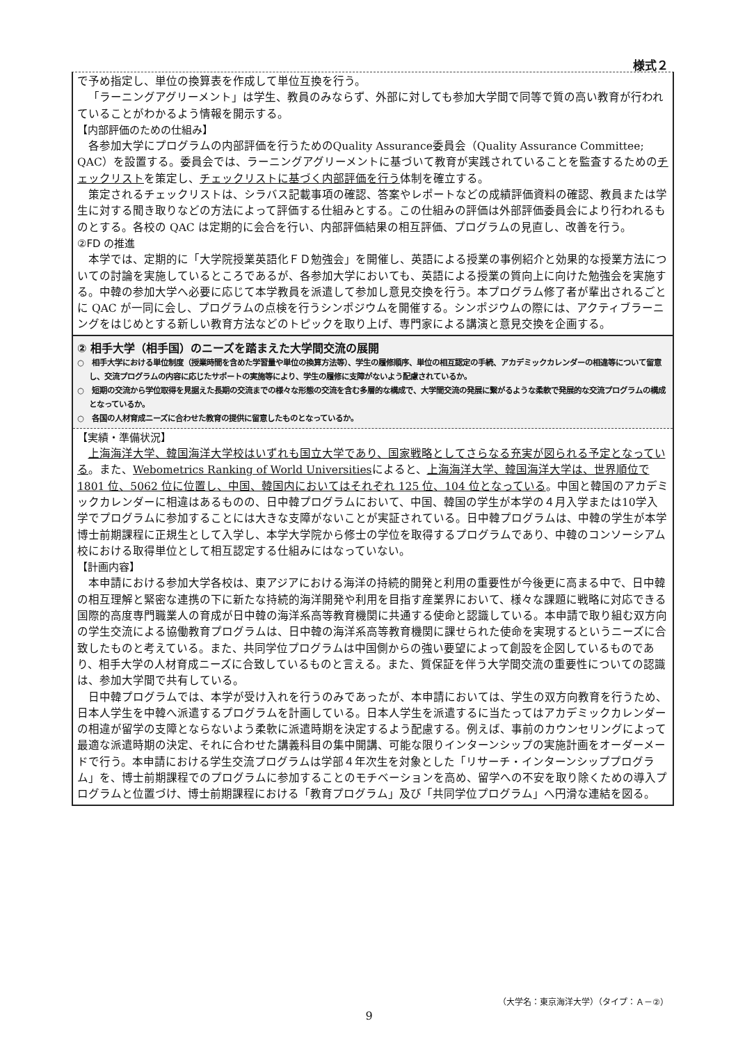様式２
で予め指定し、単位の換算表を作成して単位互換を行う。
「ラーニングアグリーメント」は学生、教員のみならず、外部に対しても参加大学間で同等で質の高い教育が行われていることがわかるよう情報を開示する。
【内部評価のための仕組み】
各参加大学にプログラムの内部評価を行うためのQuality Assurance委員会（Quality Assurance Committee; QAC）を設置する。委員会では、ラーニングアグリーメントに基づいて教育が実践されていることを監査するためのチェックリストを策定し、チェックリストに基づく内部評価を行う体制を確立する。
策定されるチェックリストは、シラバス記載事項の確認、答案やレポートなどの成績評価資料の確認、教員または学生に対する聞き取りなどの方法によって評価する仕組みとする。この仕組みの評価は外部評価委員会により行われるものとする。各校の QAC は定期的に会合を行い、内部評価結果の相互評価、プログラムの見直し、改善を行う。
②FD の推進
本学では、定期的に「大学院授業英語化ＦＤ勉強会」を開催し、英語による授業の事例紹介と効果的な授業方法についての討論を実施しているところであるが、各参加大学においても、英語による授業の質向上に向けた勉強会を実施する。中韓の参加大学へ必要に応じて本学教員を派遣して参加し意見交換を行う。本プログラム修了者が輩出されるごとに QAC が一同に会し、プログラムの点検を行うシンポジウムを開催する。シンポジウムの際には、アクティブラーニングをはじめとする新しい教育方法などのトピックを取り上げ、専門家による講演と意見交換を企画する。
② 相手大学（相手国）のニーズを踏まえた大学間交流の展開
○　相手大学における単位制度（授業時間を含めた学習量や単位の換算方法等）、学生の履修順序、単位の相互認定の手続、アカデミックカレンダーの相違等について留意し、交流プログラムの内容に応じたサポートの実施等により、学生の履修に支障がないよう配慮されているか。
○　短期の交流から学位取得を見据えた長期の交流までの様々な形態の交流を含む多層的な構成で、大学間交流の発展に繋がるような柔軟で発展的な交流プログラムの構成となっているか。
○　各国の人材育成ニーズに合わせた教育の提供に留意したものとなっているか。
【実績・準備状況】
上海海洋大学、韓国海洋大学校はいずれも国立大学であり、国家戦略としてさらなる充実が図られる予定となっている。また、Webometrics Ranking of World Universitiesによると、上海海洋大学、韓国海洋大学は、世界順位で 1801 位、5062 位に位置し、中国、韓国内においてはそれぞれ 125 位、104 位となっている。中国と韓国のアカデミックカレンダーに相違はあるものの、日中韓プログラムにおいて、中国、韓国の学生が本学の４月入学または10学入学でプログラムに参加することには大きな支障がないことが実証されている。日中韓プログラムは、中韓の学生が本学博士前期課程に正規生として入学し、本学大学院から修士の学位を取得するプログラムであり、中韓のコンソーシアム校における取得単位として相互認定する仕組みにはなっていない。
【計画内容】
本申請における参加大学各校は、東アジアにおける海洋の持続的開発と利用の重要性が今後更に高まる中で、日中韓の相互理解と緊密な連携の下に新たな持続的海洋開発や利用を目指す産業界において、様々な課題に戦略に対応できる国際的高度専門職業人の育成が日中韓の海洋系高等教育機関に共通する使命と認識している。本申請で取り組む双方向の学生交流による協働教育プログラムは、日中韓の海洋系高等教育機関に課せられた使命を実現するというニーズに合致したものと考えている。また、共同学位プログラムは中国側からの強い要望によって創設を企図しているものであり、相手大学の人材育成ニーズに合致しているものと言える。また、質保証を伴う大学間交流の重要性についての認識は、参加大学間で共有している。
日中韓プログラムでは、本学が受け入れを行うのみであったが、本申請においては、学生の双方向教育を行うため、日本人学生を中韓へ派遣するプログラムを計画している。日本人学生を派遣するに当たってはアカデミックカレンダーの相違が留学の支障とならないよう柔軟に派遣時期を決定するよう配慮する。例えば、事前のカウンセリングによって最適な派遣時期の決定、それに合わせた講義科目の集中開講、可能な限りインターンシップの実施計画をオーダーメードで行う。本申請における学生交流プログラムは学部４年次生を対象とした「リサーチ・インターンシッププログラム」を、博士前期課程でのプログラムに参加することのモチベーションを高め、留学への不安を取り除くための導入プログラムと位置づけ、博士前期課程における「教育プログラム」及び「共同学位プログラム」へ円滑な連結を図る。
（大学名：東京海洋大学）（タイプ：Ａ－②）
9